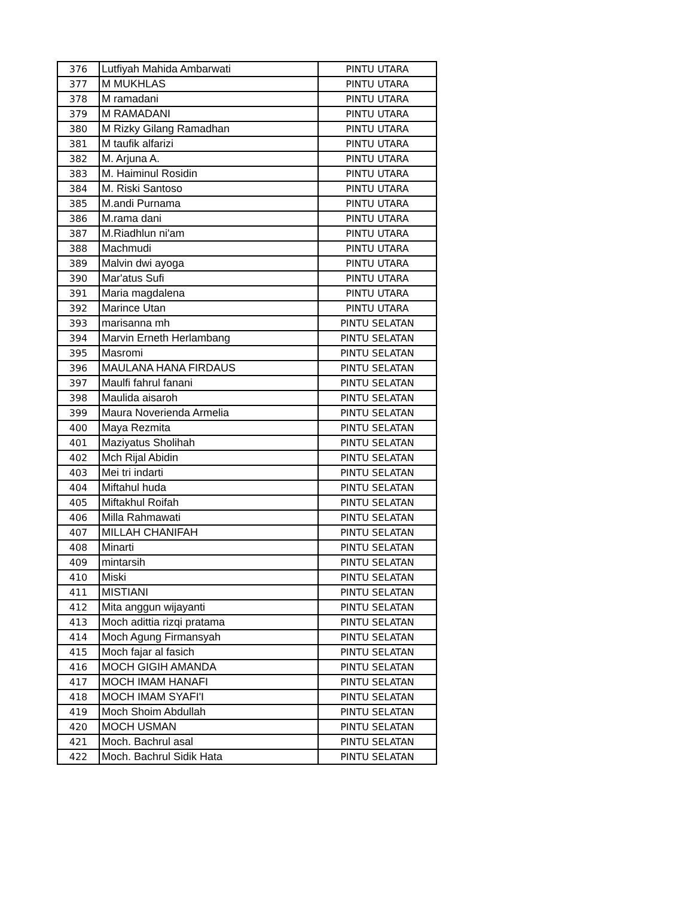| 376 | Lutfiyah Mahida Ambarwati | PINTU UTARA |
| 377 | M MUKHLAS | PINTU UTARA |
| 378 | M ramadani | PINTU UTARA |
| 379 | M RAMADANI | PINTU UTARA |
| 380 | M Rizky Gilang Ramadhan | PINTU UTARA |
| 381 | M taufik alfarizi | PINTU UTARA |
| 382 | M. Arjuna A. | PINTU UTARA |
| 383 | M. Haiminul Rosidin | PINTU UTARA |
| 384 | M. Riski Santoso | PINTU UTARA |
| 385 | M.andi Purnama | PINTU UTARA |
| 386 | M.rama dani | PINTU UTARA |
| 387 | M.Riadhlun ni'am | PINTU UTARA |
| 388 | Machmudi | PINTU UTARA |
| 389 | Malvin dwi ayoga | PINTU UTARA |
| 390 | Mar'atus Sufi | PINTU UTARA |
| 391 | Maria magdalena | PINTU UTARA |
| 392 | Marince Utan | PINTU UTARA |
| 393 | marisanna mh | PINTU SELATAN |
| 394 | Marvin Erneth Herlambang | PINTU SELATAN |
| 395 | Masromi | PINTU SELATAN |
| 396 | MAULANA HANA FIRDAUS | PINTU SELATAN |
| 397 | Maulfi fahrul fanani | PINTU SELATAN |
| 398 | Maulida aisaroh | PINTU SELATAN |
| 399 | Maura Noverienda Armelia | PINTU SELATAN |
| 400 | Maya Rezmita | PINTU SELATAN |
| 401 | Maziyatus Sholihah | PINTU SELATAN |
| 402 | Mch Rijal Abidin | PINTU SELATAN |
| 403 | Mei tri indarti | PINTU SELATAN |
| 404 | Miftahul huda | PINTU SELATAN |
| 405 | Miftakhul Roifah | PINTU SELATAN |
| 406 | Milla Rahmawati | PINTU SELATAN |
| 407 | MILLAH CHANIFAH | PINTU SELATAN |
| 408 | Minarti | PINTU SELATAN |
| 409 | mintarsih | PINTU SELATAN |
| 410 | Miski | PINTU SELATAN |
| 411 | MISTIANI | PINTU SELATAN |
| 412 | Mita anggun wijayanti | PINTU SELATAN |
| 413 | Moch adittia rizqi pratama | PINTU SELATAN |
| 414 | Moch Agung Firmansyah | PINTU SELATAN |
| 415 | Moch fajar al fasich | PINTU SELATAN |
| 416 | MOCH GIGIH AMANDA | PINTU SELATAN |
| 417 | MOCH IMAM HANAFI | PINTU SELATAN |
| 418 | MOCH IMAM SYAFI'I | PINTU SELATAN |
| 419 | Moch Shoim Abdullah | PINTU SELATAN |
| 420 | MOCH USMAN | PINTU SELATAN |
| 421 | Moch. Bachrul asal | PINTU SELATAN |
| 422 | Moch. Bachrul Sidik Hata | PINTU SELATAN |